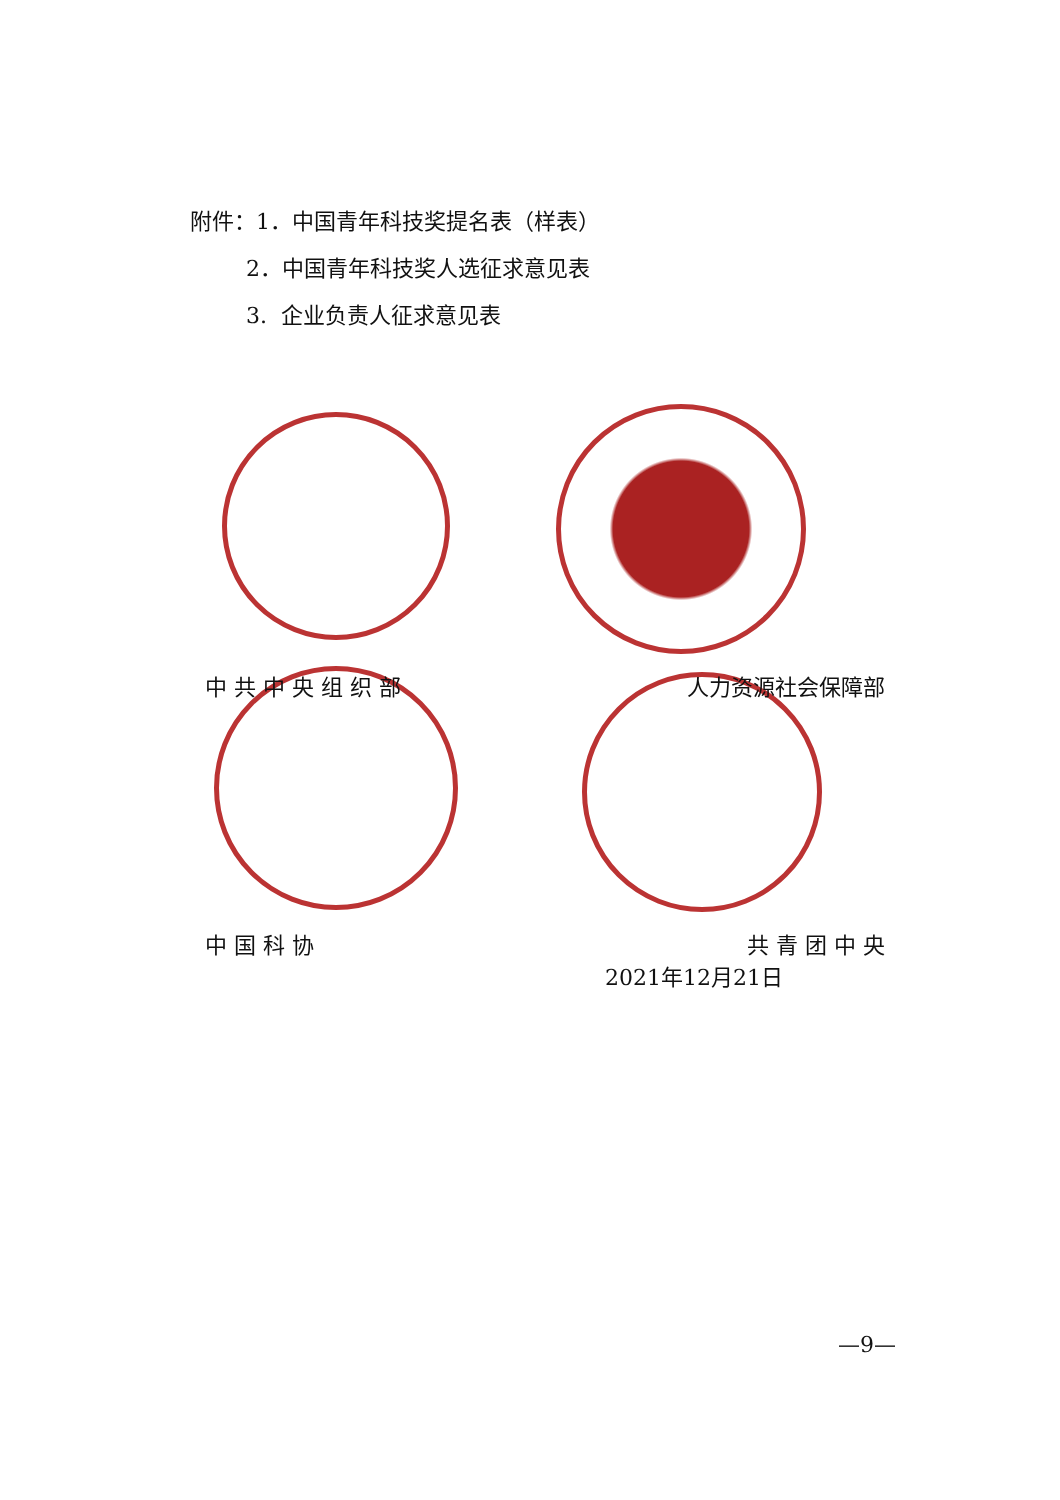附件：1．中国青年科技奖提名表（样表）
2．中国青年科技奖人选征求意见表
3. 企业负责人征求意见表
中 共 中 央 组 织 部 人力资源社会保障部
中 国 科 协 共 青 团 中 央
2021年12月21日
—9—